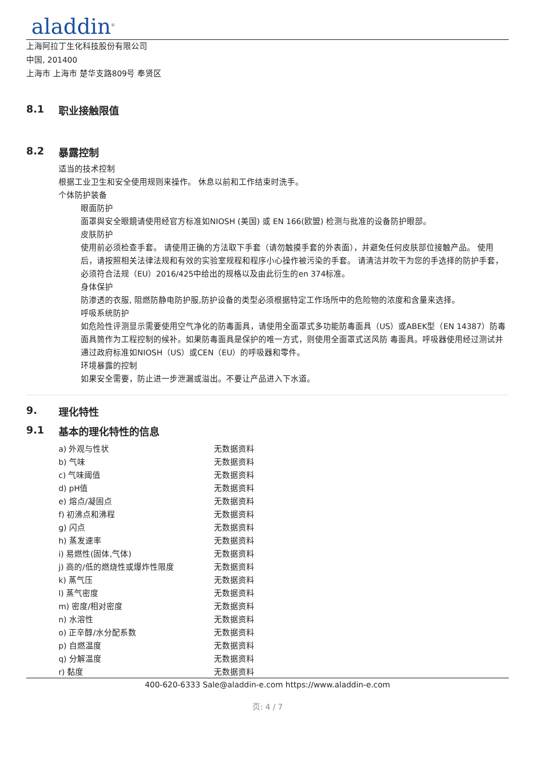aladdin<sup>®</sup>
上海阿拉丁生化科技股份有限公司
中国, 201400
上海市 上海市 楚华支路809号 奉贤区
8.1 职业接触限值
8.2 暴露控制
适当的技术控制
根据工业卫生和安全使用规则来操作。 休息以前和工作结束时洗手。
个体防护装备
眼面防护
面罩與安全眼鏡请使用经官方标准如NIOSH (美国) 或 EN 166(欧盟) 检测与批准的设备防护眼部。
皮肤防护
使用前必须检查手套。 请使用正确的方法取下手套（请勿触摸手套的外表面），并避免任何皮肤部位接触产品。 使用后，请按照相关法律法规和有效的实验室规程和程序小心操作被污染的手套。 请清洁并吹干为您的手选择的防护手套，必须符合法规（EU）2016/425中给出的规格以及由此衍生的en 374标准。
身体保护
防渗透的衣服, 阻燃防静电防护服,防护设备的类型必须根据特定工作场所中的危险物的浓度和含量来选择。
呼吸系统防护
如危险性评测显示需要使用空气净化的防毒面具，请使用全面罩式多功能防毒面具（US）或ABEK型（EN 14387）防毒面具筒作为工程控制的候补。如果防毒面具是保护的唯一方式，则使用全面罩式送风防 毒面具。呼吸器使用经过测试并通过政府标准如NIOSH（US）或CEN（EU）的呼吸器和零件。
环境暴露的控制
如果安全需要，防止进一步泄漏或溢出。不要让产品进入下水道。
9. 理化特性
9.1 基本的理化特性的信息
| a) 外观与性状 | 无数据资料 |
| b) 气味 | 无数据资料 |
| c) 气味阈值 | 无数据资料 |
| d) pH值 | 无数据资料 |
| e) 熔点/凝固点 | 无数据资料 |
| f) 初沸点和沸程 | 无数据资料 |
| g) 闪点 | 无数据资料 |
| h) 蒸发速率 | 无数据资料 |
| i) 易燃性(固体,气体) | 无数据资料 |
| j) 高的/低的燃烧性或爆炸性限度 | 无数据资料 |
| k) 蒸气压 | 无数据资料 |
| l) 蒸气密度 | 无数据资料 |
| m) 密度/相对密度 | 无数据资料 |
| n) 水溶性 | 无数据资料 |
| o) 正辛醇/水分配系数 | 无数据资料 |
| p) 自燃温度 | 无数据资料 |
| q) 分解温度 | 无数据资料 |
| r) 黏度 | 无数据资料 |
400-620-6333 Sale@aladdin-e.com https://www.aladdin-e.com
页: 4 / 7